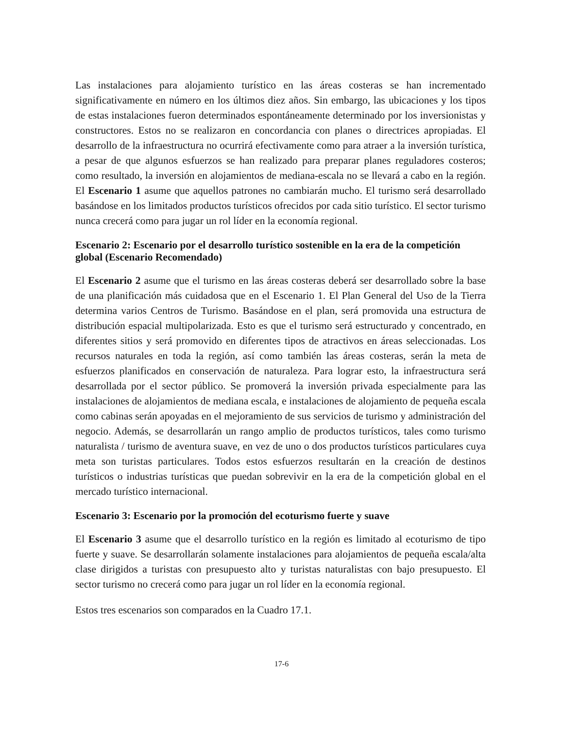Las instalaciones para alojamiento turístico en las áreas costeras se han incrementado significativamente en número en los últimos diez años. Sin embargo, las ubicaciones y los tipos de estas instalaciones fueron determinados espontáneamente determinado por los inversionistas y constructores. Estos no se realizaron en concordancia con planes o directrices apropiadas. El desarrollo de la infraestructura no ocurrirá efectivamente como para atraer a la inversión turística, a pesar de que algunos esfuerzos se han realizado para preparar planes reguladores costeros; como resultado, la inversión en alojamientos de mediana-escala no se llevará a cabo en la región. El Escenario 1 asume que aquellos patrones no cambiarán mucho. El turismo será desarrollado basándose en los limitados productos turísticos ofrecidos por cada sitio turístico. El sector turismo nunca crecerá como para jugar un rol líder en la economía regional.
Escenario 2: Escenario por el desarrollo turístico sostenible en la era de la competición global (Escenario Recomendado)
El Escenario 2 asume que el turismo en las áreas costeras deberá ser desarrollado sobre la base de una planificación más cuidadosa que en el Escenario 1. El Plan General del Uso de la Tierra determina varios Centros de Turismo. Basándose en el plan, será promovida una estructura de distribución espacial multipolarizada. Esto es que el turismo será estructurado y concentrado, en diferentes sitios y será promovido en diferentes tipos de atractivos en áreas seleccionadas. Los recursos naturales en toda la región, así como también las áreas costeras, serán la meta de esfuerzos planificados en conservación de naturaleza. Para lograr esto, la infraestructura será desarrollada por el sector público. Se promoverá la inversión privada especialmente para las instalaciones de alojamientos de mediana escala, e instalaciones de alojamiento de pequeña escala como cabinas serán apoyadas en el mejoramiento de sus servicios de turismo y administración del negocio. Además, se desarrollarán un rango amplio de productos turísticos, tales como turismo naturalista / turismo de aventura suave, en vez de uno o dos productos turísticos particulares cuya meta son turistas particulares. Todos estos esfuerzos resultarán en la creación de destinos turísticos o industrias turísticas que puedan sobrevivir en la era de la competición global en el mercado turístico internacional.
Escenario 3: Escenario por la promoción del ecoturismo fuerte y suave
El Escenario 3 asume que el desarrollo turístico en la región es limitado al ecoturismo de tipo fuerte y suave. Se desarrollarán solamente instalaciones para alojamientos de pequeña escala/alta clase dirigidos a turistas con presupuesto alto y turistas naturalistas con bajo presupuesto. El sector turismo no crecerá como para jugar un rol líder en la economía regional.
Estos tres escenarios son comparados en la Cuadro 17.1.
17-6